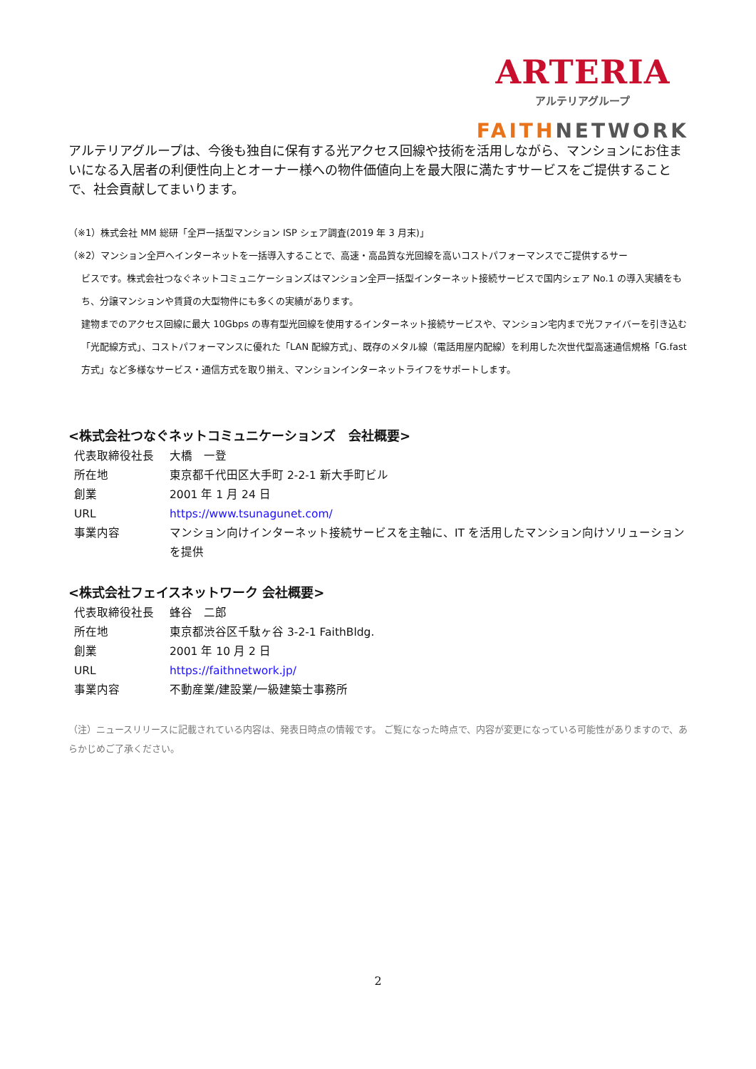ARTERIA
アルテリアグループ
FAITH NETWORK
アルテリアグループは、今後も独自に保有する光アクセス回線や技術を活用しながら、マンションにお住まいになる入居者の利便性向上とオーナー様への物件価値向上を最大限に満たすサービスをご提供することで、社会貢献してまいります。
（※1）株式会社 MM 総研「全戸一括型マンション ISP シェア調査(2019 年 3 月末)」
（※2）マンション全戸へインターネットを一括導入することで、高速・高品質な光回線を高いコストパフォーマンスでご提供するサー
ビスです。株式会社つなぐネットコミュニケーションズはマンション全戸一括型インターネット接続サービスで国内シェア No.1 の導入実績をもち、分譲マンションや賃貸の大型物件にも多くの実績があります。
建物までのアクセス回線に最大 10Gbps の専有型光回線を使用するインターネット接続サービスや、マンション宅内まで光ファイバーを引き込む「光配線方式」、コストパフォーマンスに優れた「LAN 配線方式」、既存のメタル線（電話用屋内配線）を利用した次世代型高速通信規格「G.fast 方式」など多様なサービス・通信方式を取り揃え、マンションインターネットライフをサポートします。
<株式会社つなぐネットコミュニケーションズ　会社概要>
| 代表取締役社長 | 大橋 一登 |
| 所在地 | 東京都千代田区大手町 2-2-1 新大手町ビル |
| 創業 | 2001 年 1 月 24 日 |
| URL | https://www.tsunagunet.com/ |
| 事業内容 | マンション向けインターネット接続サービスを主軸に、IT を活用したマンション向けソリューションを提供 |
<株式会社フェイスネットワーク 会社概要>
| 代表取締役社長 | 蜂谷 二郎 |
| 所在地 | 東京都渋谷区千駄ヶ谷 3-2-1 FaithBldg. |
| 創業 | 2001 年 10 月 2 日 |
| URL | https://faithnetwork.jp/ |
| 事業内容 | 不動産業/建設業/一級建築士事務所 |
（注）ニュースリリースに記載されている内容は、発表日時点の情報です。 ご覧になった時点で、内容が変更になっている可能性がありますので、あらかじめご了承ください。
2